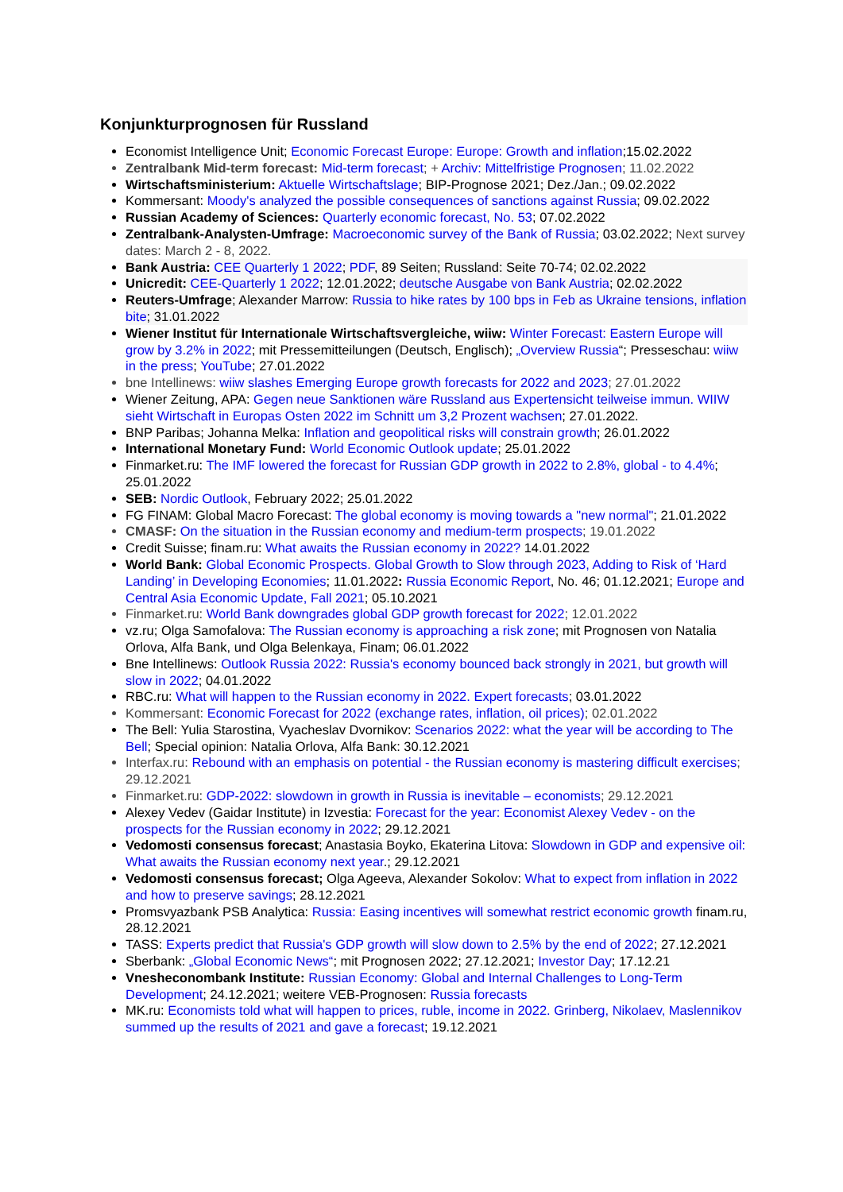Konjunkturprognosen für Russland
Economist Intelligence Unit; Economic Forecast Europe: Europe: Growth and inflation;15.02.2022
Zentralbank Mid-term forecast: Mid-term forecast; + Archiv: Mittelfristige Prognosen; 11.02.2022
Wirtschaftsministerium: Aktuelle Wirtschaftslage; BIP-Prognose 2021; Dez./Jan.; 09.02.2022
Kommersant: Moody's analyzed the possible consequences of sanctions against Russia; 09.02.2022
Russian Academy of Sciences: Quarterly economic forecast, No. 53; 07.02.2022
Zentralbank-Analysten-Umfrage: Macroeconomic survey of the Bank of Russia; 03.02.2022; Next survey dates: March 2 - 8, 2022.
Bank Austria: CEE Quarterly 1 2022; PDF, 89 Seiten; Russland: Seite 70-74; 02.02.2022
Unicredit: CEE-Quarterly 1 2022; 12.01.2022; deutsche Ausgabe von Bank Austria; 02.02.2022
Reuters-Umfrage; Alexander Marrow: Russia to hike rates by 100 bps in Feb as Ukraine tensions, inflation bite; 31.01.2022
Wiener Institut für Internationale Wirtschaftsvergleiche, wiiw: Winter Forecast: Eastern Europe will grow by 3.2% in 2022; mit Pressemitteilungen (Deutsch, Englisch); „Overview Russia“; Presseschau: wiiw in the press; YouTube; 27.01.2022
bne Intellinews: wiiw slashes Emerging Europe growth forecasts for 2022 and 2023; 27.01.2022
Wiener Zeitung, APA: Gegen neue Sanktionen wäre Russland aus Expertensicht teilweise immun. WIIW sieht Wirtschaft in Europas Osten 2022 im Schnitt um 3,2 Prozent wachsen; 27.01.2022.
BNP Paribas; Johanna Melka: Inflation and geopolitical risks will constrain growth; 26.01.2022
International Monetary Fund: World Economic Outlook update; 25.01.2022
Finmarket.ru: The IMF lowered the forecast for Russian GDP growth in 2022 to 2.8%, global - to 4.4%; 25.01.2022
SEB: Nordic Outlook, February 2022; 25.01.2022
FG FINAM: Global Macro Forecast: The global economy is moving towards a "new normal"; 21.01.2022
CMASF: On the situation in the Russian economy and medium-term prospects; 19.01.2022
Credit Suisse; finam.ru: What awaits the Russian economy in 2022? 14.01.2022
World Bank: Global Economic Prospects. Global Growth to Slow through 2023, Adding to Risk of ‘Hard Landing’ in Developing Economies; 11.01.2022: Russia Economic Report, No. 46; 01.12.2021; Europe and Central Asia Economic Update, Fall 2021; 05.10.2021
Finmarket.ru: World Bank downgrades global GDP growth forecast for 2022; 12.01.2022
vz.ru; Olga Samofalova: The Russian economy is approaching a risk zone; mit Prognosen von Natalia Orlova, Alfa Bank, und Olga Belenkaya, Finam; 06.01.2022
Bne Intellinews: Outlook Russia 2022: Russia's economy bounced back strongly in 2021, but growth will slow in 2022; 04.01.2022
RBC.ru: What will happen to the Russian economy in 2022. Expert forecasts; 03.01.2022
Kommersant: Economic Forecast for 2022 (exchange rates, inflation, oil prices); 02.01.2022
The Bell: Yulia Starostina, Vyacheslav Dvornikov: Scenarios 2022: what the year will be according to The Bell; Special opinion: Natalia Orlova, Alfa Bank: 30.12.2021
Interfax.ru: Rebound with an emphasis on potential - the Russian economy is mastering difficult exercises; 29.12.2021
Finmarket.ru: GDP-2022: slowdown in growth in Russia is inevitable – economists; 29.12.2021
Alexey Vedev (Gaidar Institute) in Izvestia: Forecast for the year: Economist Alexey Vedev - on the prospects for the Russian economy in 2022; 29.12.2021
Vedomosti consensus forecast; Anastasia Boyko, Ekaterina Litova: Slowdown in GDP and expensive oil: What awaits the Russian economy next year.; 29.12.2021
Vedomosti consensus forecast; Olga Ageeva, Alexander Sokolov: What to expect from inflation in 2022 and how to preserve savings; 28.12.2021
Promsvyazbank PSB Analytica: Russia: Easing incentives will somewhat restrict economic growth finam.ru, 28.12.2021
TASS: Experts predict that Russia's GDP growth will slow down to 2.5% by the end of 2022; 27.12.2021
Sberbank: „Global Economic News“; mit Prognosen 2022; 27.12.2021; Investor Day; 17.12.21
Vnesheconombank Institute: Russian Economy: Global and Internal Challenges to Long-Term Development; 24.12.2021; weitere VEB-Prognosen: Russia forecasts
MK.ru: Economists told what will happen to prices, ruble, income in 2022. Grinberg, Nikolaev, Maslennikov summed up the results of 2021 and gave a forecast; 19.12.2021